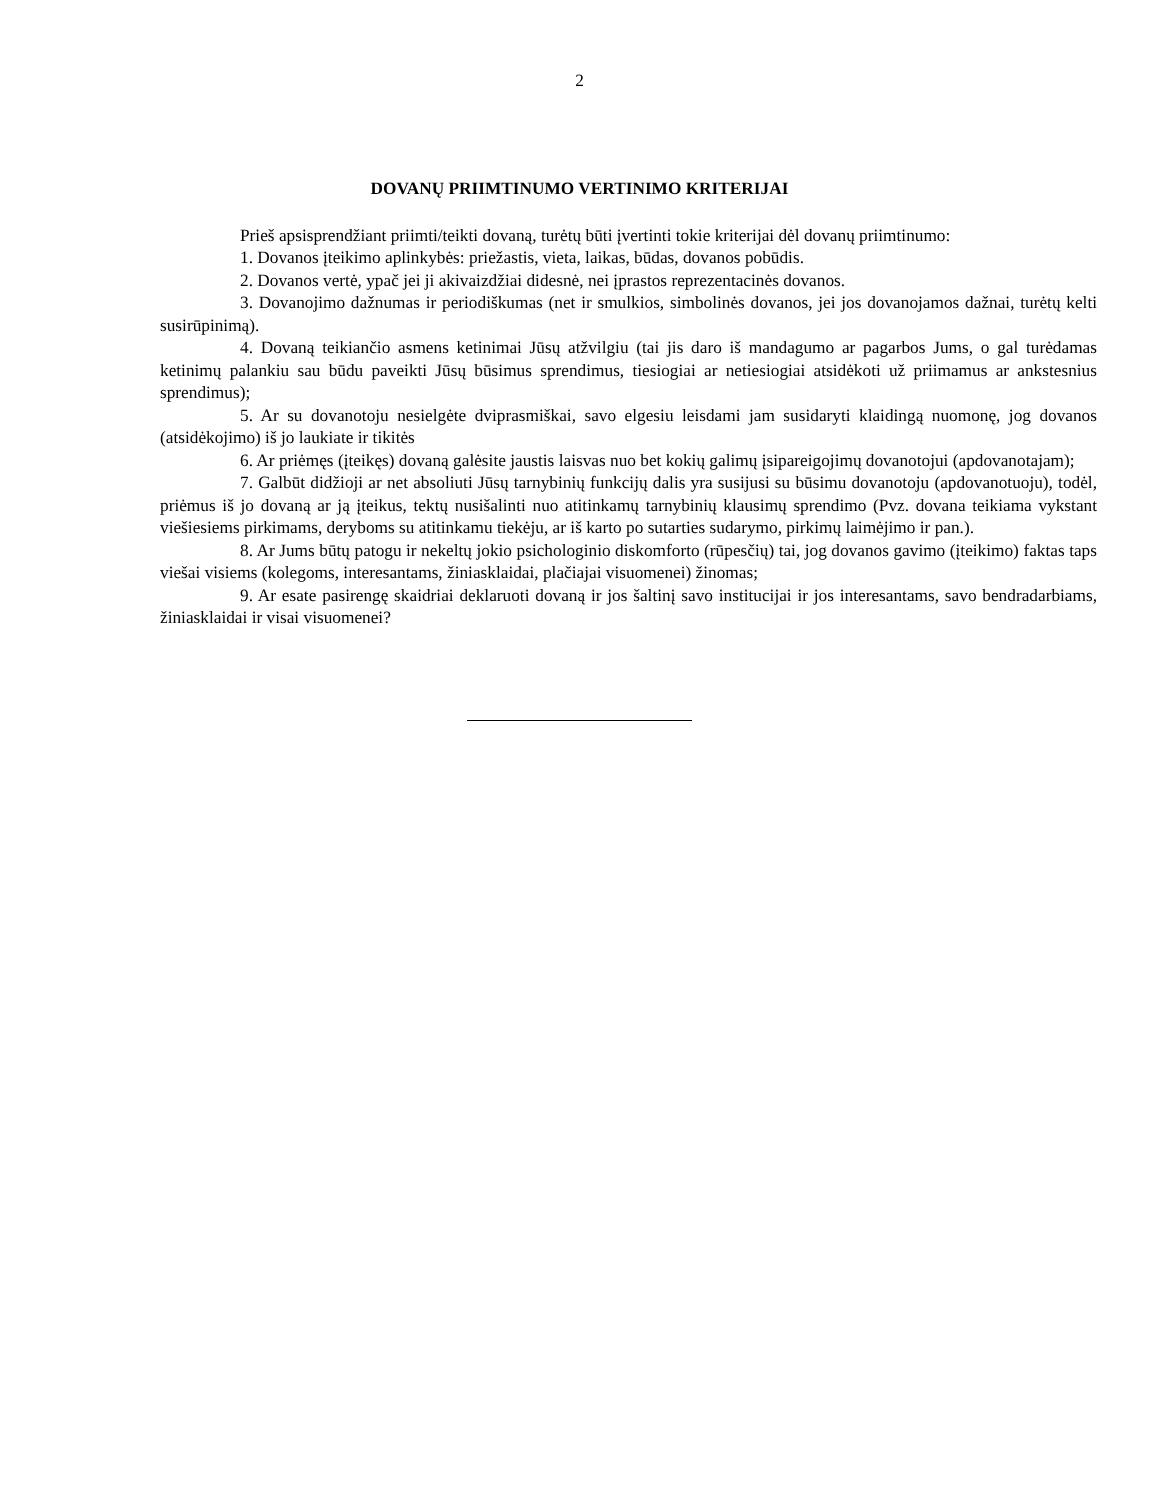2
DOVANŲ PRIIMTINUMO VERTINIMO KRITERIJAI
Prieš apsisprendžiant priimti/teikti dovaną, turėtų būti įvertinti tokie kriterijai dėl dovanų priimtinumo:
1. Dovanos įteikimo aplinkybės: priežastis, vieta, laikas, būdas, dovanos pobūdis.
2. Dovanos vertė, ypač jei ji akivaizdžiai didesnė, nei įprastos reprezentacinės dovanos.
3. Dovanojimo dažnumas ir periodiškumas (net ir smulkios, simbolinės dovanos, jei jos dovanojamos dažnai, turėtų kelti susirūpinimą).
4. Dovaną teikiančio asmens ketinimai Jūsų atžvilgiu (tai jis daro iš mandagumo ar pagarbos Jums, o gal turėdamas ketinimų palankiu sau būdu paveikti Jūsų būsimus sprendimus, tiesiogiai ar netiesiogiai atsidėkoti už priimamus ar ankstesnius sprendimus);
5. Ar su dovanotoju nesielgėte dviprasmiškai, savo elgesiu leisdami jam susidaryti klaidingą nuomonę, jog dovanos (atsidėkojimo) iš jo laukiate ir tikitės
6. Ar priėmęs (įteikęs) dovaną galėsite jaustis laisvas nuo bet kokių galimų įsipareigojimų dovanotojui (apdovanotajam);
7. Galbūt didžioji ar net absoliuti Jūsų tarnybinių funkcijų dalis yra susijusi su būsimu dovanotoju (apdovanotuoju), todėl, priėmus iš jo dovaną ar ją įteikus, tektų nusišalinti nuo atitinkamų tarnybinių klausimų sprendimo (Pvz. dovana teikiama vykstant viešiesiems pirkimams, deryboms su atitinkamu tiekėju, ar iš karto po sutarties sudarymo, pirkimų laimėjimo ir pan.).
8. Ar Jums būtų patogu ir nekeltų jokio psichologinio diskomforto (rūpesčių) tai, jog dovanos gavimo (įteikimo) faktas taps viešai visiems (kolegoms, interesantams, žiniasklaidai, plačiajai visuomenei) žinomas;
9. Ar esate pasirengę skaidriai deklaruoti dovaną ir jos šaltinį savo institucijai ir jos interesantams, savo bendradarbiams, žiniasklaidai ir visai visuomenei?